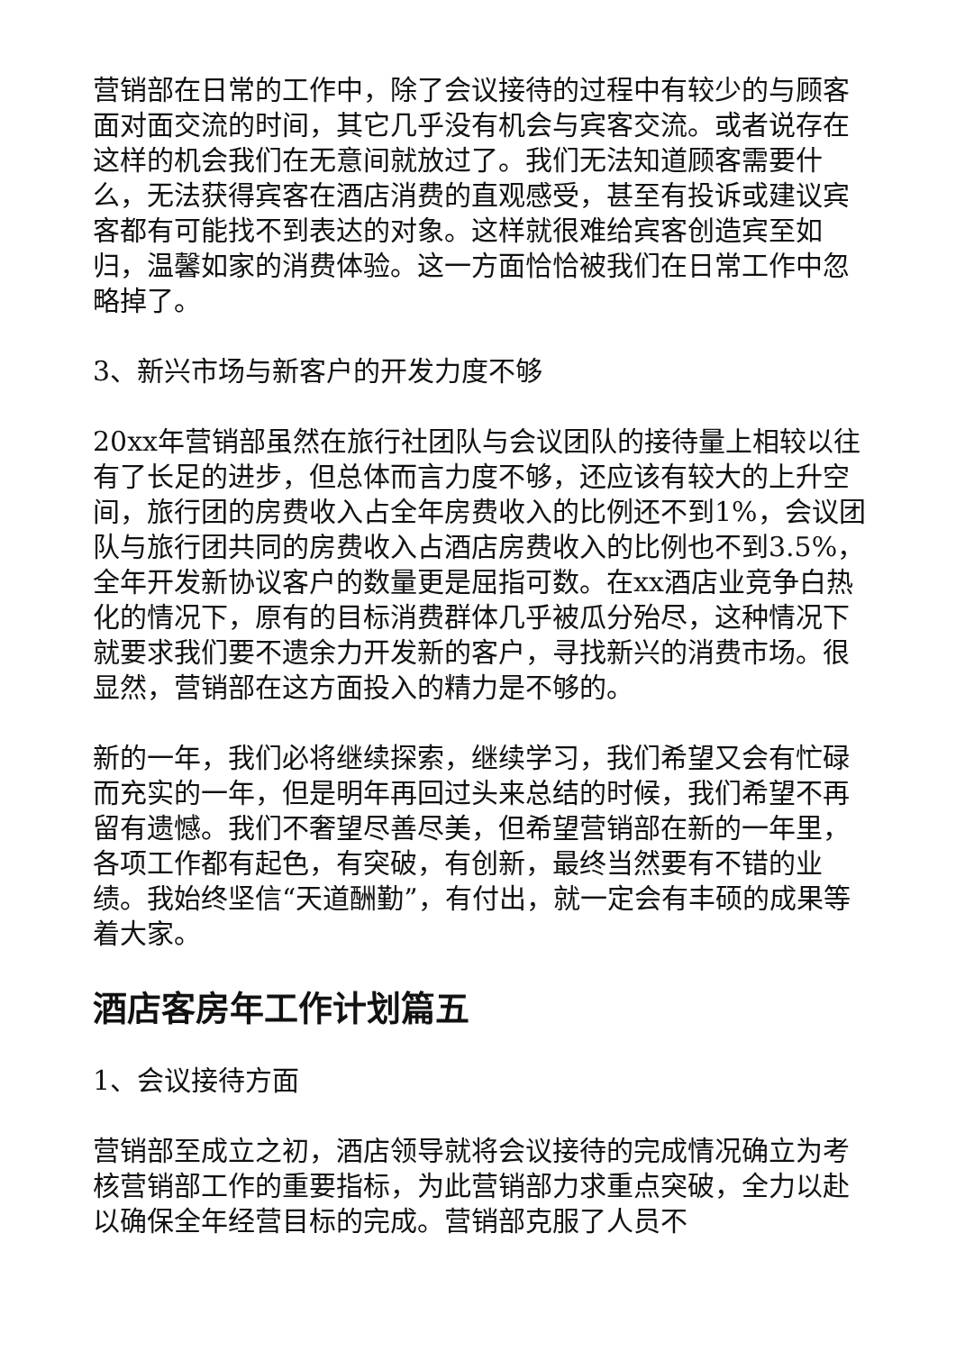营销部在日常的工作中，除了会议接待的过程中有较少的与顾客面对面交流的时间，其它几乎没有机会与宾客交流。或者说存在这样的机会我们在无意间就放过了。我们无法知道顾客需要什么，无法获得宾客在酒店消费的直观感受，甚至有投诉或建议宾客都有可能找不到表达的对象。这样就很难给宾客创造宾至如归，温馨如家的消费体验。这一方面恰恰被我们在日常工作中忽略掉了。
3、新兴市场与新客户的开发力度不够
20xx年营销部虽然在旅行社团队与会议团队的接待量上相较以往有了长足的进步，但总体而言力度不够，还应该有较大的上升空间，旅行团的房费收入占全年房费收入的比例还不到1%，会议团队与旅行团共同的房费收入占酒店房费收入的比例也不到3.5%，全年开发新协议客户的数量更是屈指可数。在xx酒店业竞争白热化的情况下，原有的目标消费群体几乎被瓜分殆尽，这种情况下就要求我们要不遗余力开发新的客户，寻找新兴的消费市场。很显然，营销部在这方面投入的精力是不够的。
新的一年，我们必将继续探索，继续学习，我们希望又会有忙碌而充实的一年，但是明年再回过头来总结的时候，我们希望不再留有遗憾。我们不奢望尽善尽美，但希望营销部在新的一年里，各项工作都有起色，有突破，有创新，最终当然要有不错的业绩。我始终坚信“天道酬勤”，有付出，就一定会有丰硕的成果等着大家。
酒店客房年工作计划篇五
1、会议接待方面
营销部至成立之初，酒店领导就将会议接待的完成情况确立为考核营销部工作的重要指标，为此营销部力求重点突破，全力以赴以确保全年经营目标的完成。营销部克服了人员不